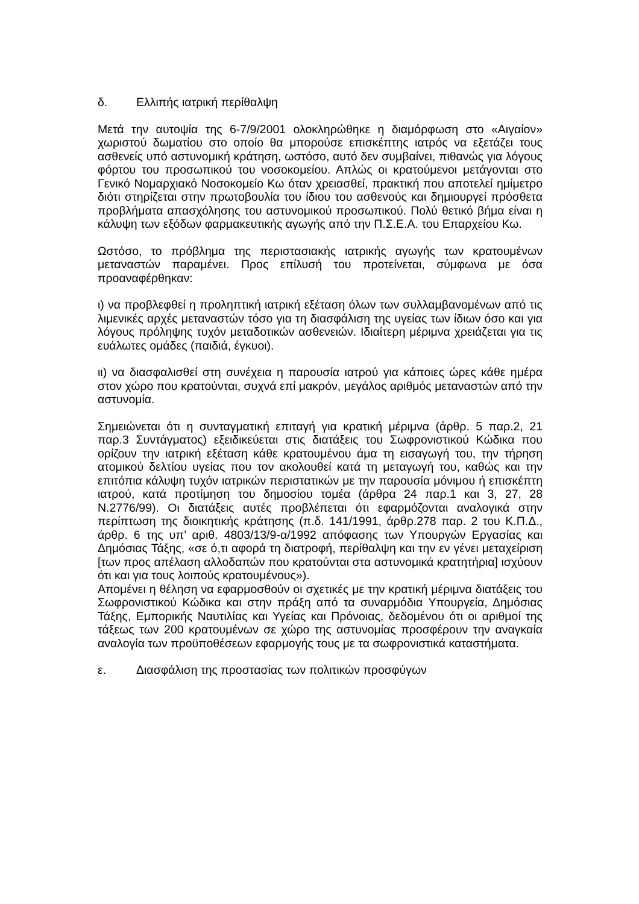δ. Ελλιπής ιατρική περίθαλψη
Μετά την αυτοψία της 6-7/9/2001 ολοκληρώθηκε η διαμόρφωση στο «Αιγαίον» χωριστού δωματίου στο οποίο θα μπορούσε επισκέπτης ιατρός να εξετάζει τους ασθενείς υπό αστυνομική κράτηση, ωστόσο, αυτό δεν συμβαίνει, πιθανώς για λόγους φόρτου του προσωπικού του νοσοκομείου. Απλώς οι κρατούμενοι μετάγονται στο Γενικό Νομαρχιακό Νοσοκομείο Κω όταν χρειασθεί, πρακτική που αποτελεί ημίμετρο διότι στηρίζεται στην πρωτοβουλία του ίδιου του ασθενούς και δημιουργεί πρόσθετα προβλήματα απασχόλησης του αστυνομικού προσωπικού. Πολύ θετικό βήμα είναι η κάλυψη των εξόδων φαρμακευτικής αγωγής από την Π.Σ.Ε.Α. του Επαρχείου Κω.
Ωστόσο, το πρόβλημα της περιστασιακής ιατρικής αγωγής των κρατουμένων μεταναστών παραμένει. Προς επίλυσή του προτείνεται, σύμφωνα με όσα προαναφέρθηκαν:
ι) να προβλεφθεί η προληπτική ιατρική εξέταση όλων των συλλαμβανομένων από τις λιμενικές αρχές μεταναστών τόσο για τη διασφάλιση της υγείας των ίδιων όσο και για λόγους πρόληψης τυχόν μεταδοτικών ασθενειών. Ιδιαίτερη μέριμνα χρειάζεται για τις ευάλωτες ομάδες (παιδιά, έγκυοι).
ιι) να διασφαλισθεί στη συνέχεια η παρουσία ιατρού για κάποιες ώρες κάθε ημέρα στον χώρο που κρατούνται, συχνά επί μακρόν, μεγάλος αριθμός μεταναστών από την αστυνομία.
Σημειώνεται ότι η συνταγματική επιταγή για κρατική μέριμνα (άρθρ. 5 παρ.2, 21 παρ.3 Συντάγματος) εξειδικεύεται στις διατάξεις του Σωφρονιστικού Κώδικα που ορίζουν την ιατρική εξέταση κάθε κρατουμένου άμα τη εισαγωγή του, την τήρηση ατομικού δελτίου υγείας που τον ακολουθεί κατά τη μεταγωγή του, καθώς και την επιτόπια κάλυψη τυχόν ιατρικών περιστατικών με την παρουσία μόνιμου ή επισκέπτη ιατρού, κατά προτίμηση του δημοσίου τομέα (άρθρα 24 παρ.1 και 3, 27, 28 Ν.2776/99). Οι διατάξεις αυτές προβλέπεται ότι εφαρμόζονται αναλογικά στην περίπτωση της διοικητικής κράτησης (π.δ. 141/1991, άρθρ.278 παρ. 2 του Κ.Π.Δ., άρθρ. 6 της υπ’ αριθ. 4803/13/9-α/1992 απόφασης των Υπουργών Εργασίας και Δημόσιας Τάξης, «σε ό,τι αφορά τη διατροφή, περίθαλψη και την εν γένει μεταχείριση [των προς απέλαση αλλοδαπών που κρατούνται στα αστυνομικά κρατητήρια] ισχύουν ότι και για τους λοιπούς κρατουμένους»).
Απομένει η θέληση να εφαρμοσθούν οι σχετικές με την κρατική μέριμνα διατάξεις του Σωφρονιστικού Κώδικα και στην πράξη από τα συναρμόδια Υπουργεία, Δημόσιας Τάξης, Εμπορικής Ναυτιλίας και Υγείας και Πρόνοιας, δεδομένου ότι οι αριθμοί της τάξεως των 200 κρατουμένων σε χώρο της αστυνομίας προσφέρουν την αναγκαία αναλογία των προϋποθέσεων εφαρμογής τους με τα σωφρονιστικά καταστήματα.
ε. Διασφάλιση της προστασίας των πολιτικών προσφύγων